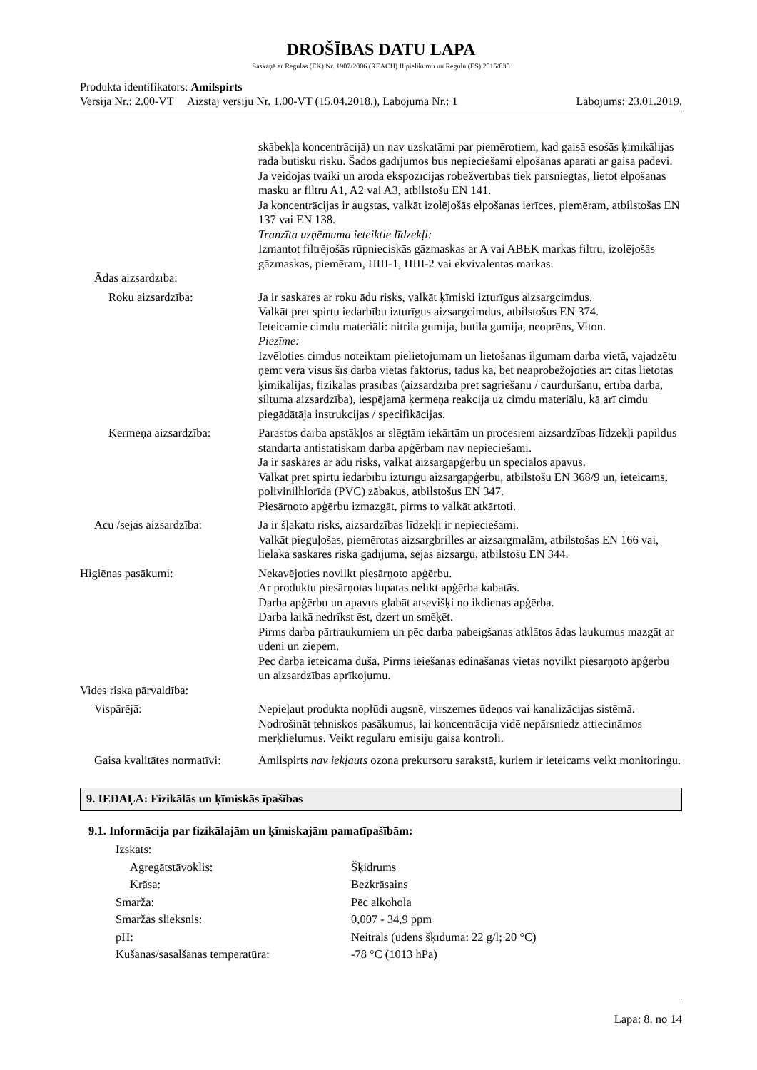DROŠĪBAS DATU LAPA
Saskaņā ar Regulas (EK) Nr. 1907/2006 (REACH) II pielikumu un Regulu (ES) 2015/830
Produkta identifikators: Amilspirts
Versija Nr.: 2.00-VT Aizstāj versiju Nr. 1.00-VT (15.04.2018.), Labojuma Nr.: 1 Labojums: 23.01.2019.
skābekļa koncentrācijā) un nav uzskatāmi par piemērotiem, kad gaisā esošās ķimikālijas rada būtisku risku. Šādos gadījumos būs nepieciešami elpošanas aparāti ar gaisa padevi.
Ja veidojas tvaiki un aroda ekspozīcijas robežvērtības tiek pārsniegtas, lietot elpošanas masku ar filtru A1, A2 vai A3, atbilstošu EN 141.
Ja koncentrācijas ir augstas, valkāt izolējošās elpošanas ierīces, piemēram, atbilstošas EN 137 vai EN 138.
Tranzīta uzņēmuma ieteiktie līdzekļi:
Izmantot filtrējošās rūpnieciskās gāzmaskas ar A vai ABEK markas filtru, izolējošās gāzmaskas, piemēram, ПШ-1, ПШ-2 vai ekvivalentas markas.
Ādas aizsardzība:
Roku aizsardzība: Ja ir saskares ar roku ādu risks, valkāt ķīmiski izturīgus aizsargcimdus.
Valkāt pret spirtu iedarbību izturīgus aizsargcimdus, atbilstošus EN 374.
Ieteicamie cimdu materiāli: nitrila gumija, butila gumija, neoprēns, Viton.
Piezīme:
Izvēloties cimdus noteiktam pielietojumam un lietošanas ilgumam darba vietā, vajadzētu ņemt vērā visus šīs darba vietas faktorus, tādus kā, bet neaprobežojoties ar: citas lietotās ķimikālijas, fizikālās prasības (aizsardzība pret sagriešanu / caurduršanu, ērtība darbā, siltuma aizsardzība), iespējamā ķermeņa reakcija uz cimdu materiālu, kā arī cimdu piegādātāja instrukcijas / specifikācijas.
Ķermeņa aizsardzība: Parastos darba apstākļos ar slēgtām iekārtām un procesiem aizsardzības līdzekļi papildus standarta antistatiskam darba apģērbam nav nepieciešami.
Ja ir saskares ar ādu risks, valkāt aizsargapģērbu un speciālos apavus.
Valkāt pret spirtu iedarbību izturīgu aizsargapģērbu, atbilstošu EN 368/9 un, ieteicams, polivinilhlorīda (PVC) zābakus, atbilstošus EN 347.
Piesārņoto apģērbu izmazgāt, pirms to valkāt atkārtoti.
Acu /sejas aizsardzība: Ja ir šļakatu risks, aizsardzības līdzekļi ir nepieciešami.
Valkāt pieguļošas, piemērotas aizsargbrilles ar aizsargmalām, atbilstošas EN 166 vai, lielāka saskares riska gadījumā, sejas aizsargu, atbilstošu EN 344.
Higiēnas pasākumi: Nekavējoties novilkt piesārņoto apģērbu.
Ar produktu piesārņotas lupatas nelikt apģērba kabatās.
Darba apģērbu un apavus glabāt atsevišķi no ikdienas apģērba.
Darba laikā nedrīkst ēst, dzert un smēķēt.
Pirms darba pārtraukumiem un pēc darba pabeigšanas atklātos ādas laukumus mazgāt ar ūdeni un ziepēm.
Pēc darba ieteicama duša. Pirms ieiešanas ēdināšanas vietās novilkt piesārņoto apģērbu un aizsardzības aprīkojumu.
Vides riska pārvaldība:
Vispārējā: Nepieļaut produkta noplūdi augsnē, virszemes ūdeņos vai kanalizācijas sistēmā. Nodrošināt tehniskos pasākumus, lai koncentrācija vidē nepārsniedz attiecināmos mērķlielumus. Veikt regulāru emisiju gaisā kontroli.
Gaisa kvalitātes normatīvi:
Amilspirts nav iekļauts ozona prekursoru sarakstā, kuriem ir ieteicams veikt monitoringu.
9. IEDAĻA: Fizikālās un ķīmiskās īpašības
9.1. Informācija par fizikālajām un ķīmiskajām pamatīpašībām:
Izskats:
Agregātstāvoklis: Šķidrums
Krāsa: Bezkrāsains
Smarža: Pēc alkohola
Smaržas slieksnis: 0,007 - 34,9 ppm
pH: Neitrāls (ūdens šķīdumā: 22 g/l; 20 °C)
Kušanas/sasalšanas temperatūra: -78 °C (1013 hPa)
Lapa: 8. no 14